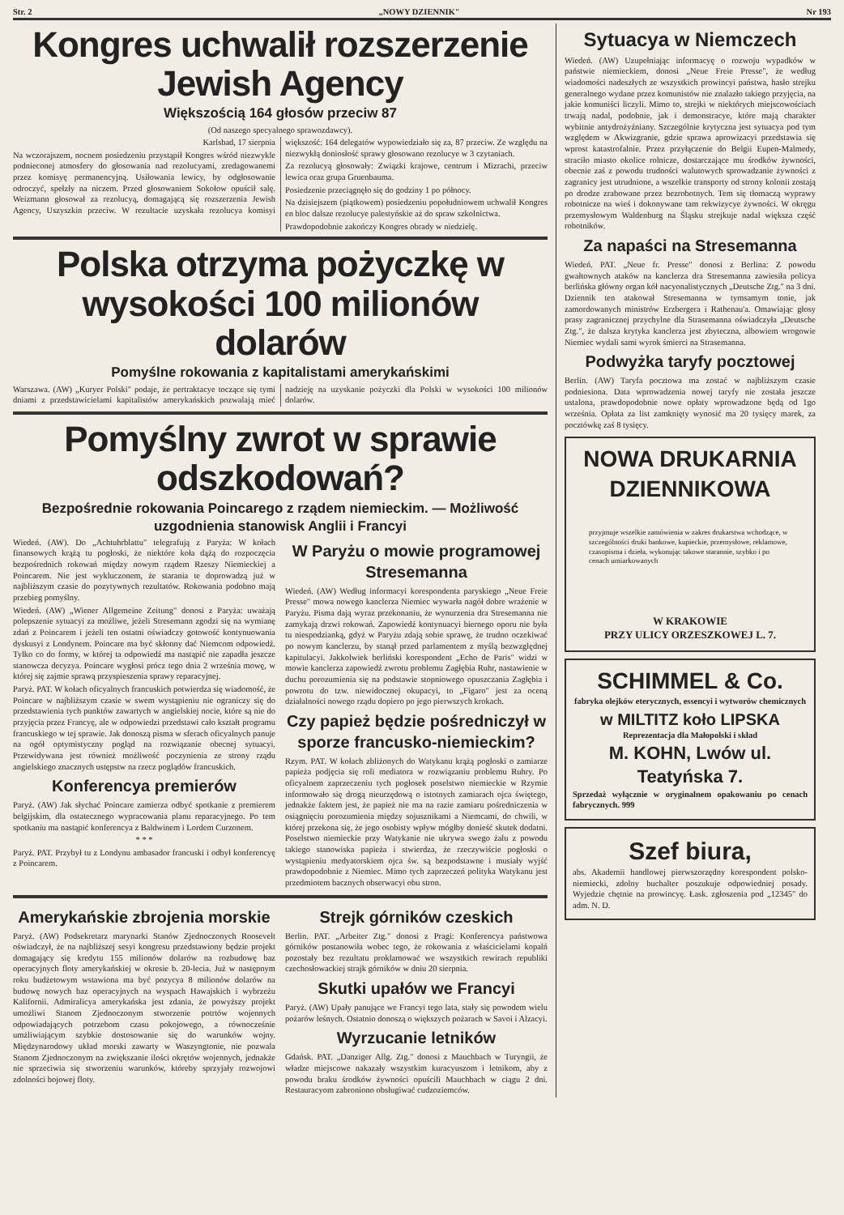Str. 2 „NOWY DZIENNIK" Nr 193
Kongres uchwalił rozszerzenie Jewish Agency
Większością 164 głosów przeciw 87
(Od naszego specyalnego sprawozdawcy).
Karlsbad, 17 sierpnia
Na wczorajszem, nocnem posiedzeniu przystąpił Kongres wśród niezwykle podnieconej atmosfery do głosowania nad rezolucyami, zredagowanemi przez komisyę permanencyjną. Usiłowania lewicy, by odgłosowanie odroczyć, spełzły na niczem. Przed głosowaniem Sokołow opuścił salę. Weizmann głosował za rezolucyą, domagającą się rozszerzenia Jewish Agency, Uszyszkin przeciw. W rezultacie uzyskała rezolucya komisyi większość: 164 delegatów wypowiedziało się za, 87 przeciw. Ze względu na niezwykłą doniosłość sprawy głosowano rezolucye w 3 czytaniach.
Za rezolucyą głosowały: Związki krajowe, centrum i Mizrachi, przeciw lewica oraz grupa Gruenbauma.
Posiedzenie przeciągnęło się do godziny 1 po północy.
Na dzisiejszem (piątkowem) posiedzeniu popołudniowem uchwalił Kongres en bloc dalsze rezolucye palestyńskie aż do spraw szkolnictwa.
Prawdopodobnie zakończy Kongres obrady w niedzielę.
Polska otrzyma pożyczkę w wysokości 100 milionów dolarów
Pomyślne rokowania z kapitalistami amerykańskimi
Warszawa. (AW) „Kuryer Polski" podaje, że pertraktacye toczące się tymi dniami z przedstawicielami kapitalistów amerykańskich pozwalają mieć nadzieję na uzyskanie pożyczki dla Polski w wysokości 100 milionów dolarów.
Pomyślny zwrot w sprawie odszkodowań?
Bezpośrednie rokowania Poincarego z rządem niemieckim. — Możliwość uzgodnienia stanowisk Anglii i Francyi
Wiedeń. (AW). Do „Achtuhrblattu" telegrafują z Paryża: W kołach finansowych krążą tu pogłoski, że niektóre koła dążą do rozpoczęcia bezpośrednich rokowań między nowym rządem Rzeszy Niemieckiej a Poincarem. Nie jest wykluczonem, że starania te doprowadzą już w najbliższym czasie do pozytywnych rezultatów. Rokowania podobno mają przebieg pomyślny.
Wiedeń. (AW) „Wiener Allgemeine Zeitung" donosi z Paryża: uważają polepszenie sytuacyi za możliwe, jeżeli Stresemann zgodzi się na wymianę zdań z Poincarem i jeżeli ten ostatni oświadczy gotowość kontynuowania dyskusyi z Londynem. Poincare ma być skłonny dać Niemcom odpowiedź. Tylko co do formy, w której ta odpowiedź ma nastąpić nie zapadła jeszcze stanowcza decyzya. Poincare wygłosi prócz tego dnia 2 września mowę, w której się zajmie sprawą przyspieszenia sprawy reparacyjnej.
Paryż. PAT. W kołach oficyalnych francuskich potwierdza się wiadomość, że Poincare w najbliższym czasie w swem wystąpieniu nie ograniczy się do przedstawienia tych punktów zawartych w angielskiej nocie, które są nie do przyjęcia przez Francyę, ale w odpowiedzi przedstawi cało kształt programu francuskiego w tej sprawie. Jak donoszą pisma w sferach oficyalnych panuje na ogół optymistyczny pogląd na rozwiązanie obecnej sytuacyi. Przewidywana jest również możliwość poczynienia ze strony rządu angielskiego znacznych ustępstw na rzecz poglądów francuskich.
Konferencya premierów
Paryż. (AW) Jak słychać Poincare zamierza odbyć spotkanie z premierem belgijskim, dla ostatecznego wypracowania planu reparacyjnego. Po tem spotkaniu ma nastąpić konferencya z Baldwinem i Lordem Curzonem.
* * *
Paryż. PAT. Przybył tu z Londynu ambasador francuski i odbył konferencyę z Poincarem.
W Paryżu o mowie programowej Stresemanna
Wiedeń. (AW) Według informacyi korespondenta paryskiego „Neue Freie Presse" mowa nowego kanclerza Niemiec wywarła nagół dobre wrażenie w Paryżu. Pisma dają wyraz przekonaniu, że wynurzenia dra Stresemanna nie zamykają drzwi rokowań. Zapowiedź kontynuacyi biernego oporu nie była tu niespodzianką, gdyż w Paryżu zdają sobie sprawę, że trudno oczekiwać po nowym kanclerzu, by stanął przed parlamentem z myślą bezwzględnej kapitulacyi. Jakkolwiek berliński korespondent „Echo de Paris" widzi w mowie kanclerza zapowiedź zwrotu problemu Zagłębia Ruhr, nastawienie w duchu porozumienia się na podstawie stopniowego opuszczania Zagłębia i powrotu do tzw. niewidocznej okupacyi, to „Figaro" jest za oceną działalności nowego rządu dopiero po jego pierwszych krokach.
Czy papież będzie pośredniczył w sporze francusko-niemieckim?
Rzym. PAT. W kołach zbliżonych do Watykanu krążą pogłoski o zamiarze papieża podjęcia się roli mediatora w rozwiązaniu problemu Ruhry. Po oficyalnem zaprzeczeniu tych pogłosek poselstwo niemieckie w Rzymie informowało się drogą nieurzędową o istotnych zamiarach ojca świętego, jednakże faktem jest, że papież nie ma na razie zamiaru pośredniczenia w osiągnięciu porozumienia między sojusznikami a Niemcami, do chwili, w której przekona się, że jego osobisty wpływ mógłby donieść skutek dodatni. Poselstwo niemieckie przy Watykanie nie ukrywa swego żalu z powodu takiego stanowiska papieża i stwierdza, że rzeczywiście pogłoski o wystąpieniu medyatorskiem ojca św. są bezpodstawne i musiały wyjść prawdopodobnie z Niemiec. Mimo tych zaprzeczeń polityka Watykanu jest przedmiotem bacznych obserwacyi obu stron.
Amerykańskie zbrojenia morskie
Paryż. (AW) Podsekretarz marynarki Stanów Zjednoczonych Roosevelt oświadczył, że na najbliższej sesyi kongresu przedstawiony będzie projekt domagający się kredytu 155 milionów dolarów na rozbudowę baz operacyjnych floty amerykańskiej w okresie b. 20-lecia. Już w następnym roku budżetowym wstawiona ma być pozycya 8 milionów dolarów na budowę nowych baz operacyjnych na wyspach Hawajskich i wybrzeżu Kalifornii. Admiralicya amerykańska jest zdania, że powyższy projekt umożliwi Stanom Zjednoczonym stworzenie potrtów wojennych odpowiadających potrzebom czasu pokojowego, a równocześnie umżliwiającym szybkie dostosowanie się do warunków wojny. Międzynarodowy układ morski zawarty w Waszyngtonie, nie pozwala Stanom Zjednoczonym na zwiększanie ilości okrętów wojennych, jednakże nie sprzeciwia się stworzeniu warunków, któreby sprzyjały rozwojowi zdolności bojowej floty.
Strejk górników czeskich
Berlin. PAT. „Arbeiter Ztg." donosi z Pragi: Konferencya państwowa górników postanowiła wobec tego, że rokowania z właścicielami kopalń pozostały bez rezultatu proklamować we wszystkich rewirach republiki czechosłowackiej strajk górników w dniu 20 sierpnia.
Skutki upałów we Francyi
Paryż. (AW) Upały panujące we Francyi tego lata, stały się powodem wielu pożarów leśnych. Ostatnio donoszą o większych pożarach w Savoi i Alzacyi.
Wyrzucanie letników
Gdańsk. PAT. „Danziger Allg. Ztg." donosi z Mauchbach w Turyngii, że władze miejscowe nakazały wszystkim kuracyuszom i letnikom, aby z powodu braku środków żywności opuścili Mauchbach w ciągu 2 dni. Restauracyom zabroniono obsługiwać cudzoziemców.
Sytuacya w Niemczech
Wiedeń. (AW) Uzupełniając informacyę o rozwoju wypadków w państwie niemieckiem, donosi „Neue Freie Presse", że według wiadomości nadeszłych ze wszystkich prowincyi państwa, hasło strejku generalnego wydane przez komunistów nie znalazło takiego przyjęcia, na jakie komuniści liczyli. Mimo to, strejki w niektórych miejscowościach trwają nadal, podobnie, jak i demonstracye, które mają charakter wybitnie antydrożyźniany. Szczególnie krytyczna jest sytuacya pod tym względem w Akwizgranie, gdzie sprawa aprowizacyi przedstawia się wprost katastrofalnie. Przez przyłączenie do Belgii Eupen-Malmedy, straciło miasto okolice rolnicze, dostarczające mu środków żywności, obecnie zaś z powodu trudności walutowych sprowadzanie żywności z zagranicy jest utrudnione, a wszelkie transporty od strony kolonii zostają po drodze zrabowane przez bezrobotnych. Tem się tłomaczą wyprawy robotnicze na wieś i dokonywane tam rekwizycye żywności. W okręgu przemysłowym Waldenburg na Śląsku strejkuje nadal większa część robotników.
Za napaści na Stresemanna
Wiedeń. PAT. „Neue fr. Presse" donosi z Berlina: Z powodu gwałtownych ataków na kanclerza dra Stresemanna zawiesiła policya berlińska główny organ kół nacyonalistycznych „Deutsche Ztg." na 3 dni. Dziennik ten atakował Stresemanna w tymsamym tonie, jak zamordowanych ministrów Erzbergera i Rathenau'a. Omawiając głosy prasy zagranicznej przychylne dla Strasemanna oświadczyła „Deutsche Ztg.", że dalsza krytyka kanclerza jest zbyteczna, albowiem wrogowie Niemiec wydali sami wyrok śmierci na Strasemanna.
Podwyżka taryfy pocztowej
Berlin. (AW) Taryfa pocztowa ma zostać w najbliższym czasie podniesiona. Data wprowadzenia nowej taryfy nie została jeszcze ustalona, prawdopodobnie nowe opłaty wprowadzone będą od 1go września. Opłata za list zamknięty wynosić ma 20 tysięcy marek, za pocztówkę zaś 8 tysięcy.
NOWA DRUKARNIA DZIENNIKOWA
przyjmuje wszelkie zamówienia w zakres drukarstwa wchodzące, w szczególności druki bankowe, kupieckie, przemysłowe, reklamowe, czasopisma i dzieła, wykonując takowe starannie, szybko i po cenach umiarkowanych
W KRAKOWIE
PRZY ULICY ORZESZKOWEJ L. 7.
SCHIMMEL & Co.
fabryka olejków eterycznych, essencyi i wytworów chemicznych
w MILTITZ koło LIPSKA
Reprezentacja dla Małopolski i skład
M. KOHN, Lwów ul. Teatyńska 7.
Sprzedaż wyłącznie w oryginalnem opakowaniu po cenach fabrycznych. 999
Szef biura,
abs. Akademii handlowej pierwszorzędny korespondent polsko-niemiecki, zdolny buchalter poszukuje odpowiedniej posady. Wyjedzie chętnie na prowincyę. Łask. zgłoszenia pod „12345" do adm. N. D.